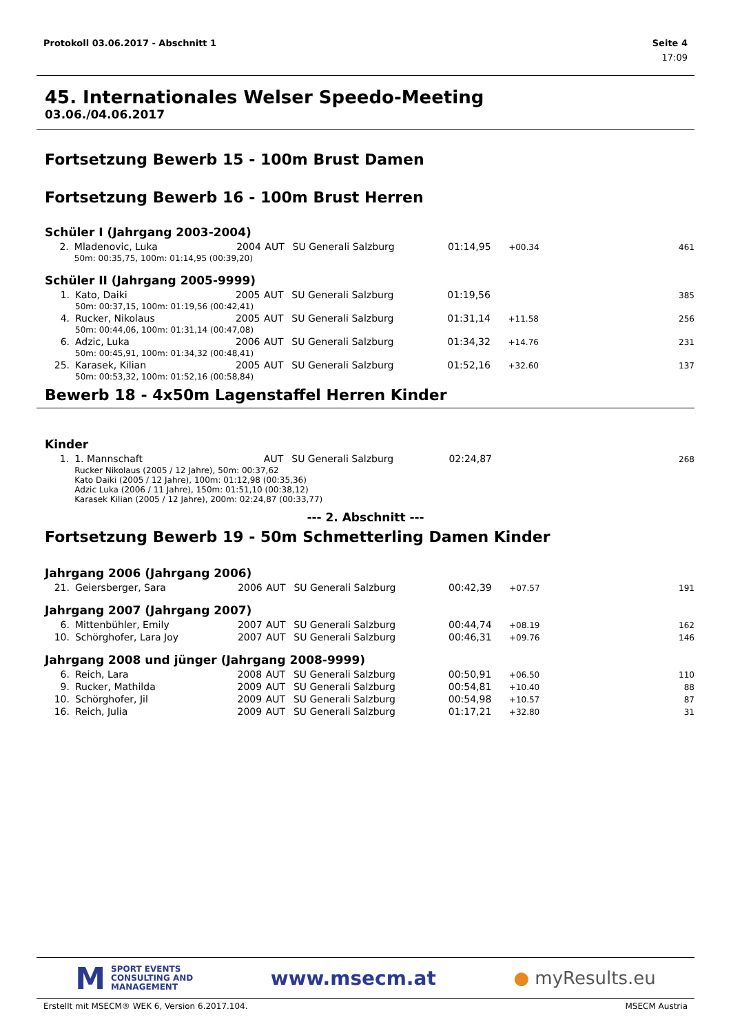Protokoll 03.06.2017 - Abschnitt 1 Seite 4
17:09
45. Internationales Welser Speedo-Meeting
03.06./04.06.2017
Fortsetzung Bewerb 15 - 100m Brust Damen
Fortsetzung Bewerb 16 - 100m Brust Herren
Schüler I (Jahrgang 2003-2004)
| 2. | Mladenovic, Luka | 2004 | AUT | SU Generali Salzburg | 01:14,95 | +00.34 | 461 |
| | 50m: 00:35,75, 100m: 01:14,95 (00:39,20) | | | | | | |
Schüler II (Jahrgang 2005-9999)
| 1. | Kato, Daiki | 2005 | AUT | SU Generali Salzburg | 01:19,56 | | 385 |
| | 50m: 00:37,15, 100m: 01:19,56 (00:42,41) | | | | | | |
| 4. | Rucker, Nikolaus | 2005 | AUT | SU Generali Salzburg | 01:31,14 | +11.58 | 256 |
| | 50m: 00:44,06, 100m: 01:31,14 (00:47,08) | | | | | | |
| 6. | Adzic, Luka | 2006 | AUT | SU Generali Salzburg | 01:34,32 | +14.76 | 231 |
| | 50m: 00:45,91, 100m: 01:34,32 (00:48,41) | | | | | | |
| 25. | Karasek, Kilian | 2005 | AUT | SU Generali Salzburg | 01:52,16 | +32.60 | 137 |
| | 50m: 00:53,32, 100m: 01:52,16 (00:58,84) | | | | | | |
Bewerb 18 - 4x50m Lagenstaffel Herren Kinder
Kinder
| 1. | 1. Mannschaft | | AUT | SU Generali Salzburg | 02:24,87 | | 268 |
| | Rucker Nikolaus (2005 / 12 Jahre), 50m: 00:37,62 Kato Daiki (2005 / 12 Jahre), 100m: 01:12,98 (00:35,36) Adzic Luka (2006 / 11 Jahre), 150m: 01:51,10 (00:38,12) Karasek Kilian (2005 / 12 Jahre), 200m: 02:24,87 (00:33,77) | | | | | | |
--- 2. Abschnitt ---
Fortsetzung Bewerb 19 - 50m Schmetterling Damen Kinder
Jahrgang 2006 (Jahrgang 2006)
| 21. | Geiersberger, Sara | 2006 | AUT | SU Generali Salzburg | 00:42,39 | +07.57 | 191 |
Jahrgang 2007 (Jahrgang 2007)
| 6. | Mittenbühler, Emily | 2007 | AUT | SU Generali Salzburg | 00:44,74 | +08.19 | 162 |
| 10. | Schörghofer, Lara Joy | 2007 | AUT | SU Generali Salzburg | 00:46,31 | +09.76 | 146 |
Jahrgang 2008 und jünger (Jahrgang 2008-9999)
| 6. | Reich, Lara | 2008 | AUT | SU Generali Salzburg | 00:50,91 | +06.50 | 110 |
| 9. | Rucker, Mathilda | 2009 | AUT | SU Generali Salzburg | 00:54,81 | +10.40 | 88 |
| 10. | Schörghofer, Jil | 2009 | AUT | SU Generali Salzburg | 00:54,98 | +10.57 | 87 |
| 16. | Reich, Julia | 2009 | AUT | SU Generali Salzburg | 01:17,21 | +32.80 | 31 |
M SPORT EVENTS
CONSULTING AND
MANAGEMENT
www.msecm.at ● myResults.eu
Erstellt mit MSECM® WEK 6, Version 6.2017.104. MSECM Austria